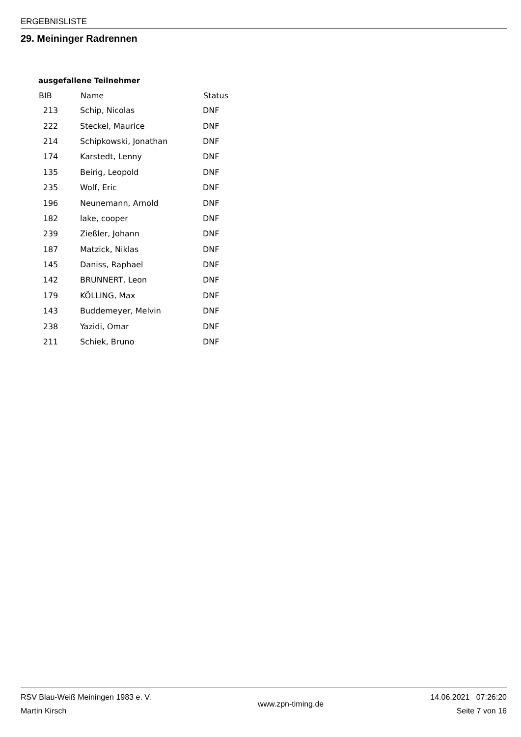ERGEBNISLISTE
29. Meininger Radrennen
ausgefallene Teilnehmer
| BIB | Name | Status |
| --- | --- | --- |
| 213 | Schip, Nicolas | DNF |
| 222 | Steckel, Maurice | DNF |
| 214 | Schipkowski, Jonathan | DNF |
| 174 | Karstedt, Lenny | DNF |
| 135 | Beirig, Leopold | DNF |
| 235 | Wolf, Eric | DNF |
| 196 | Neunemann, Arnold | DNF |
| 182 | lake, cooper | DNF |
| 239 | Zießler, Johann | DNF |
| 187 | Matzick, Niklas | DNF |
| 145 | Daniss, Raphael | DNF |
| 142 | BRUNNERT, Leon | DNF |
| 179 | KÖLLING, Max | DNF |
| 143 | Buddemeyer, Melvin | DNF |
| 238 | Yazidi, Omar | DNF |
| 211 | Schiek, Bruno | DNF |
RSV Blau-Weiß Meiningen 1983 e. V.
Martin Kirsch
www.zpn-timing.de
14.06.2021 07:26:20
Seite 7 von 16